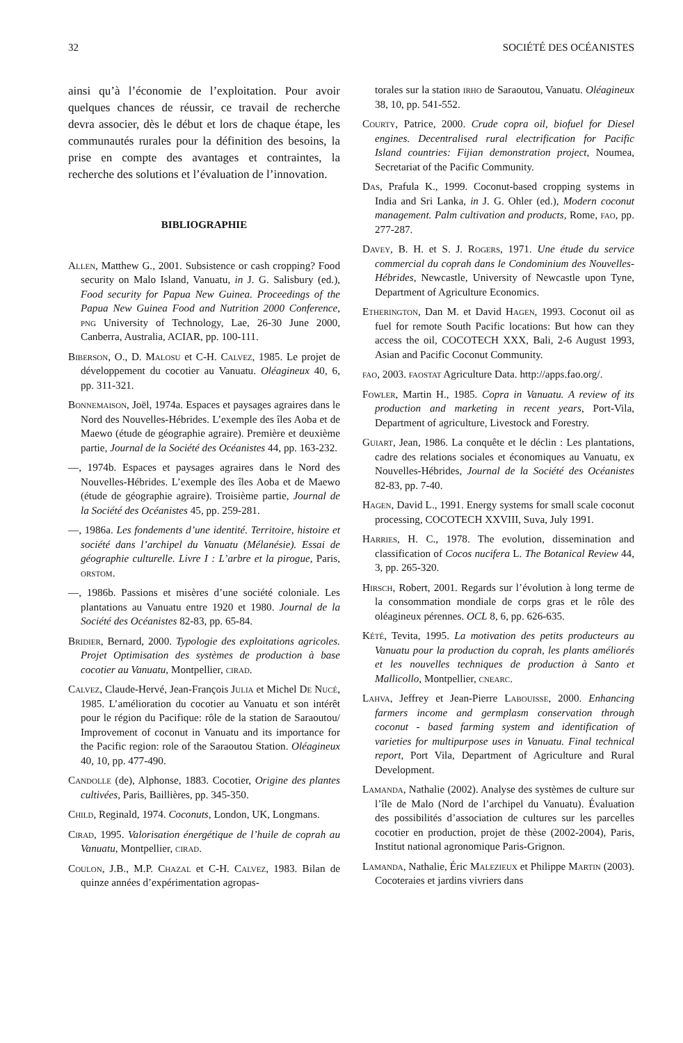32 SOCIÉTÉ DES OCÉANISTES
ainsi qu’à l’économie de l’exploitation. Pour avoir quelques chances de réussir, ce travail de recherche devra associer, dès le début et lors de chaque étape, les communautés rurales pour la définition des besoins, la prise en compte des avantages et contraintes, la recherche des solutions et l’évaluation de l’innovation.
BIBLIOGRAPHIE
Allen, Matthew G., 2001. Subsistence or cash cropping? Food security on Malo Island, Vanuatu, in J. G. Salisbury (ed.), Food security for Papua New Guinea. Proceedings of the Papua New Guinea Food and Nutrition 2000 Conference, png University of Technology, Lae, 26-30 June 2000, Canberra, Australia, ACIAR, pp. 100-111.
Biberson, O., D. Malosu et C-H. Calvez, 1985. Le projet de développement du cocotier au Vanuatu. Oléagineux 40, 6, pp. 311-321.
Bonnemaison, Joël, 1974a. Espaces et paysages agraires dans le Nord des Nouvelles-Hébrides. L’exemple des îles Aoba et de Maewo (étude de géographie agraire). Première et deuxième partie, Journal de la Société des Océanistes 44, pp. 163-232.
—, 1974b. Espaces et paysages agraires dans le Nord des Nouvelles-Hébrides. L’exemple des îles Aoba et de Maewo (étude de géographie agraire). Troisième partie, Journal de la Société des Océanistes 45, pp. 259-281.
—, 1986a. Les fondements d’une identité. Territoire, histoire et société dans l’archipel du Vanuatu (Mélanésie). Essai de géographie culturelle. Livre I : L’arbre et la pirogue, Paris, orstom.
—, 1986b. Passions et misères d’une société coloniale. Les plantations au Vanuatu entre 1920 et 1980. Journal de la Société des Océanistes 82-83, pp. 65-84.
Bridier, Bernard, 2000. Typologie des exploitations agricoles. Projet Optimisation des systèmes de production à base cocotier au Vanuatu, Montpellier, cirad.
Calvez, Claude-Hervé, Jean-François Julia et Michel De Nucé, 1985. L’amélioration du cocotier au Vanuatu et son intérêt pour le région du Pacifique: rôle de la station de Saraoutou/ Improvement of coconut in Vanuatu and its importance for the Pacific region: role of the Saraoutou Station. Oléagineux 40, 10, pp. 477-490.
Candolle (de), Alphonse, 1883. Cocotier, Origine des plantes cultivées, Paris, Baillières, pp. 345-350.
Child, Reginald, 1974. Coconuts, London, UK, Longmans.
Cirad, 1995. Valorisation énergétique de l’huile de coprah au Vanuatu, Montpellier, cirad.
Coulon, J.B., M.P. Chazal et C-H. Calvez, 1983. Bilan de quinze années d’expérimentation agropas-
torales sur la station irho de Saraoutou, Vanuatu. Oléagineux 38, 10, pp. 541-552.
Courty, Patrice, 2000. Crude copra oil, biofuel for Diesel engines. Decentralised rural electrification for Pacific Island countries: Fijian demonstration project, Noumea, Secretariat of the Pacific Community.
Das, Prafula K., 1999. Coconut-based cropping systems in India and Sri Lanka, in J. G. Ohler (ed.), Modern coconut management. Palm cultivation and products, Rome, fao, pp. 277-287.
Davey, B. H. et S. J. Rogers, 1971. Une étude du service commercial du coprah dans le Condominium des Nouvelles-Hébrides, Newcastle, University of Newcastle upon Tyne, Department of Agriculture Economics.
Etherington, Dan M. et David Hagen, 1993. Coconut oil as fuel for remote South Pacific locations: But how can they access the oil, COCOTECH XXX, Bali, 2-6 August 1993, Asian and Pacific Coconut Community.
fao, 2003. faostat Agriculture Data. http://apps.fao.org/.
Fowler, Martin H., 1985. Copra in Vanuatu. A review of its production and marketing in recent years, Port-Vila, Department of agriculture, Livestock and Forestry.
Guiart, Jean, 1986. La conquête et le déclin : Les plantations, cadre des relations sociales et économiques au Vanuatu, ex Nouvelles-Hébrides, Journal de la Société des Océanistes 82-83, pp. 7-40.
Hagen, David L., 1991. Energy systems for small scale coconut processing, COCOTECH XXVIII, Suva, July 1991.
Harries, H. C., 1978. The evolution, dissemination and classification of Cocos nucifera L. The Botanical Review 44, 3, pp. 265-320.
Hirsch, Robert, 2001. Regards sur l’évolution à long terme de la consommation mondiale de corps gras et le rôle des oléagineux pérennes. OCL 8, 6, pp. 626-635.
Kété, Tevita, 1995. La motivation des petits producteurs au Vanuatu pour la production du coprah, les plants améliorés et les nouvelles techniques de production à Santo et Mallicollo, Montpellier, cnearc.
Lahva, Jeffrey et Jean-Pierre Labouisse, 2000. Enhancing farmers income and germplasm conservation through coconut - based farming system and identification of varieties for multipurpose uses in Vanuatu. Final technical report, Port Vila, Department of Agriculture and Rural Development.
Lamanda, Nathalie (2002). Analyse des systèmes de culture sur l’île de Malo (Nord de l’archipel du Vanuatu). Évaluation des possibilités d’association de cultures sur les parcelles cocotier en production, projet de thèse (2002-2004), Paris, Institut national agronomique Paris-Grignon.
Lamanda, Nathalie, Éric Malezieux et Philippe Martin (2003). Cocoteraies et jardins vivriers dans